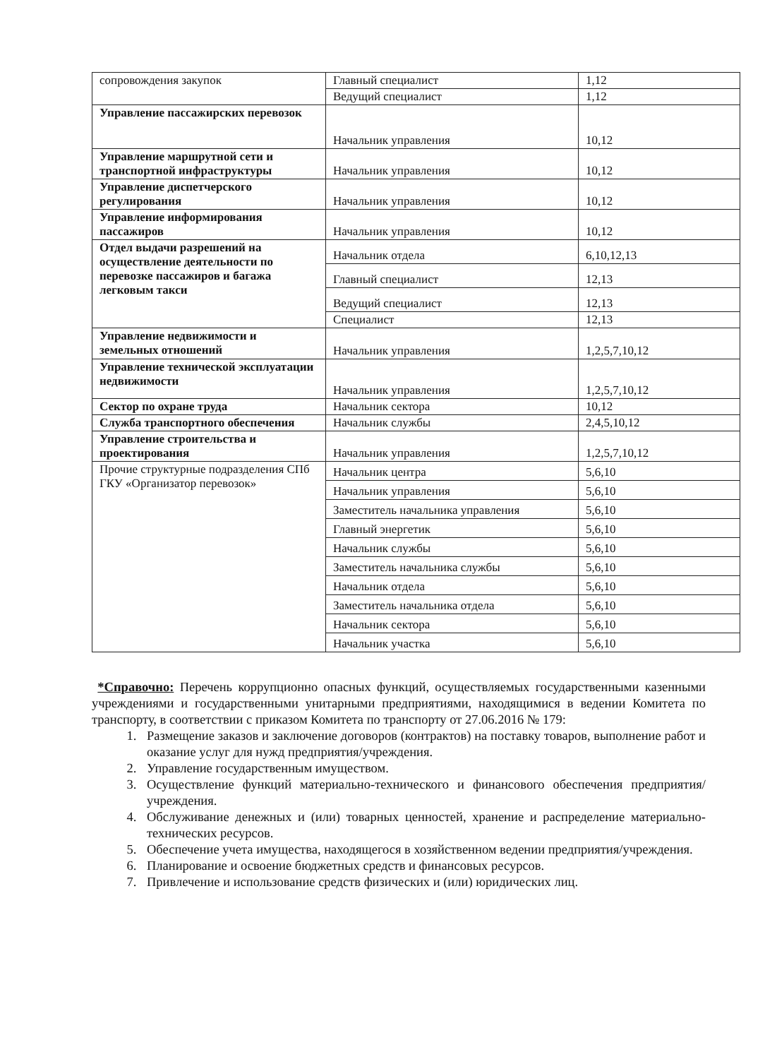| сопровождения закупок | Главный специалист | 1,12 |
| | Ведущий специалист | 1,12 |
| Управление пассажирских перевозок | Начальник управления | 10,12 |
| Управление маршрутной сети и транспортной инфраструктуры | Начальник управления | 10,12 |
| Управление диспетчерского регулирования | Начальник управления | 10,12 |
| Управление информирования пассажиров | Начальник управления | 10,12 |
| Отдел выдачи разрешений на осуществление деятельности по перевозке пассажиров и багажа легковым такси | Начальник отдела | 6,10,12,13 |
| | Главный специалист | 12,13 |
| | Ведущий специалист | 12,13 |
| | Специалист | 12,13 |
| Управление недвижимости и земельных отношений | Начальник управления | 1,2,5,7,10,12 |
| Управление технической эксплуатации недвижимости | Начальник управления | 1,2,5,7,10,12 |
| Сектор по охране труда | Начальник сектора | 10,12 |
| Служба транспортного обеспечения | Начальник службы | 2,4,5,10,12 |
| Управление строительства и проектирования | Начальник управления | 1,2,5,7,10,12 |
| Прочие структурные подразделения СПб ГКУ «Организатор перевозок» | Начальник центра | 5,6,10 |
| | Начальник управления | 5,6,10 |
| | Заместитель начальника управления | 5,6,10 |
| | Главный энергетик | 5,6,10 |
| | Начальник службы | 5,6,10 |
| | Заместитель начальника службы | 5,6,10 |
| | Начальник отдела | 5,6,10 |
| | Заместитель начальника отдела | 5,6,10 |
| | Начальник сектора | 5,6,10 |
| | Начальник участка | 5,6,10 |
*Справочно: Перечень коррупционно опасных функций, осуществляемых государственными казенными учреждениями и государственными унитарными предприятиями, находящимися в ведении Комитета по транспорту, в соответствии с приказом Комитета по транспорту от 27.06.2016 № 179:
1. Размещение заказов и заключение договоров (контрактов) на поставку товаров, выполнение работ и оказание услуг для нужд предприятия/учреждения.
2. Управление государственным имуществом.
3. Осуществление функций материально-технического и финансового обеспечения предприятия/учреждения.
4. Обслуживание денежных и (или) товарных ценностей, хранение и распределение материально-технических ресурсов.
5. Обеспечение учета имущества, находящегося в хозяйственном ведении предприятия/учреждения.
6. Планирование и освоение бюджетных средств и финансовых ресурсов.
7. Привлечение и использование средств физических и (или) юридических лиц.